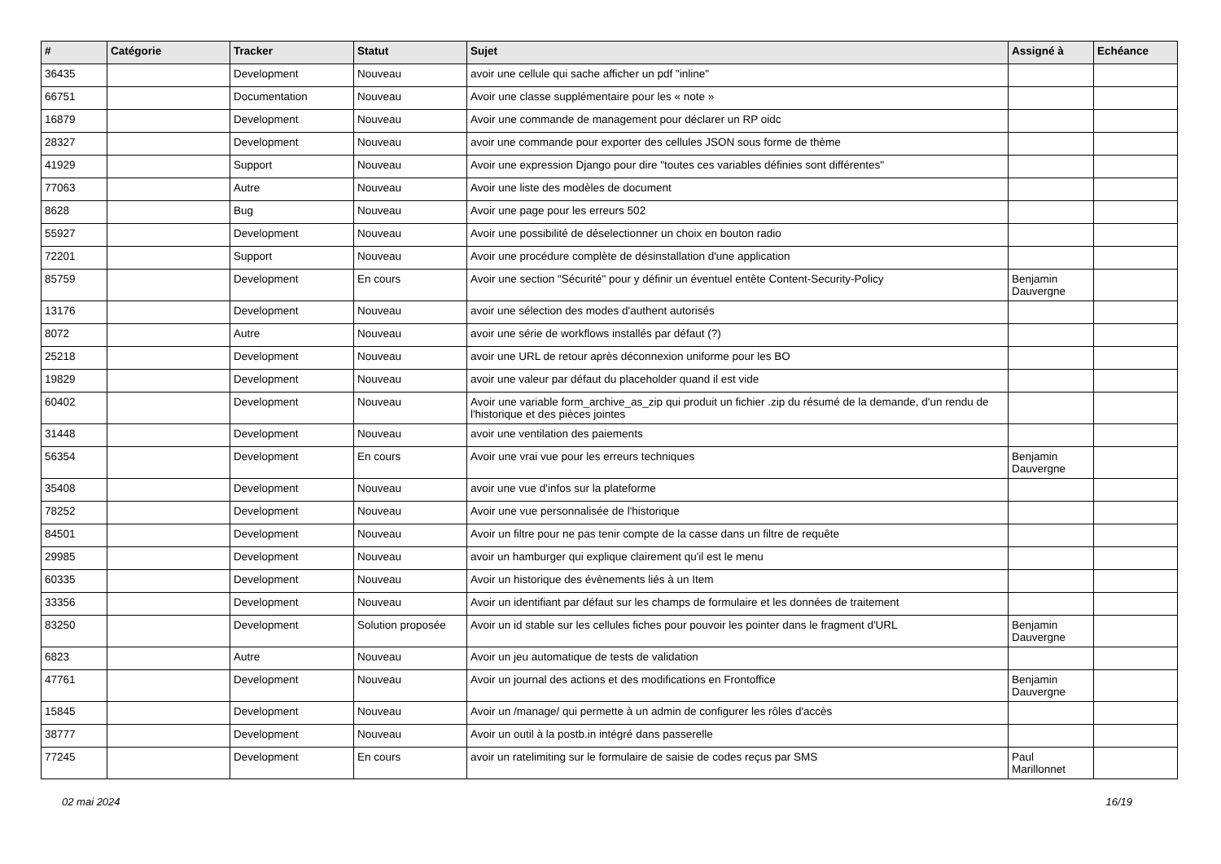| # | Catégorie | Tracker | Statut | Sujet | Assigné à | Echéance |
| --- | --- | --- | --- | --- | --- | --- |
| 36435 | | Development | Nouveau | avoir une cellule qui sache afficher un pdf "inline" | | |
| 66751 | | Documentation | Nouveau | Avoir une classe supplémentaire pour les « note » | | |
| 16879 | | Development | Nouveau | Avoir une commande de management pour déclarer un RP oidc | | |
| 28327 | | Development | Nouveau | avoir une commande pour exporter des cellules JSON sous forme de thème | | |
| 41929 | | Support | Nouveau | Avoir une expression Django pour dire "toutes ces variables définies sont différentes" | | |
| 77063 | | Autre | Nouveau | Avoir une liste des modèles de document | | |
| 8628 | | Bug | Nouveau | Avoir une page pour les erreurs 502 | | |
| 55927 | | Development | Nouveau | Avoir une possibilité de déselectionner un choix en bouton radio | | |
| 72201 | | Support | Nouveau | Avoir une procédure complète de désinstallation d'une application | | |
| 85759 | | Development | En cours | Avoir une section "Sécurité" pour y définir un éventuel entête Content-Security-Policy | Benjamin Dauvergne | |
| 13176 | | Development | Nouveau | avoir une sélection des modes d'authent autorisés | | |
| 8072 | | Autre | Nouveau | avoir une série de workflows installés par défaut (?) | | |
| 25218 | | Development | Nouveau | avoir une URL de retour après déconnexion uniforme pour les BO | | |
| 19829 | | Development | Nouveau | avoir une valeur par défaut du placeholder quand il est vide | | |
| 60402 | | Development | Nouveau | Avoir une variable form_archive_as_zip qui produit un fichier .zip du résumé de la demande, d'un rendu de l'historique et des pièces jointes | | |
| 31448 | | Development | Nouveau | avoir une ventilation des paiements | | |
| 56354 | | Development | En cours | Avoir une vrai vue pour les erreurs techniques | Benjamin Dauvergne | |
| 35408 | | Development | Nouveau | avoir une vue d'infos sur la plateforme | | |
| 78252 | | Development | Nouveau | Avoir une vue personnalisée de l'historique | | |
| 84501 | | Development | Nouveau | Avoir un filtre pour ne pas tenir compte de la casse dans un filtre de requête | | |
| 29985 | | Development | Nouveau | avoir un hamburger qui explique clairement qu'il est le menu | | |
| 60335 | | Development | Nouveau | Avoir un historique des évènements liés à un Item | | |
| 33356 | | Development | Nouveau | Avoir un identifiant par défaut sur les champs de formulaire et les données de traitement | | |
| 83250 | | Development | Solution proposée | Avoir un id stable sur les cellules fiches pour pouvoir les pointer dans le fragment d'URL | Benjamin Dauvergne | |
| 6823 | | Autre | Nouveau | Avoir un jeu automatique de tests de validation | | |
| 47761 | | Development | Nouveau | Avoir un journal des actions et des modifications en Frontoffice | Benjamin Dauvergne | |
| 15845 | | Development | Nouveau | Avoir un /manage/ qui permette à un admin de configurer les rôles d'accès | | |
| 38777 | | Development | Nouveau | Avoir un outil à la postb.in intégré dans passerelle | | |
| 77245 | | Development | En cours | avoir un ratelimiting sur le formulaire de saisie de codes reçus par SMS | Paul Marillonnet | |
02 mai 2024 16/19